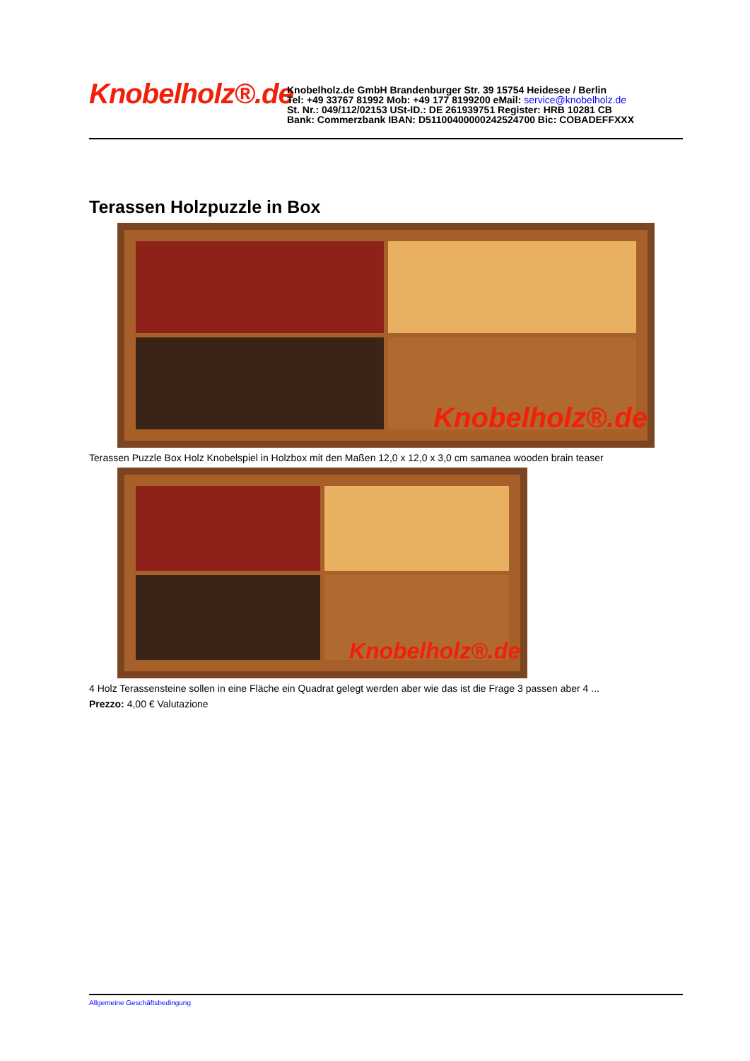Knobelholz®.de
Knobelholz.de GmbH Brandenburger Str. 39 15754 Heidesee / Berlin
Tel: +49 33767 81992 Mob: +49 177 8199200 eMail: service@knobelholz.de
St. Nr.: 049/112/02153 USt-ID.: DE 261939751 Register: HRB 10281 CB
Bank: Commerzbank IBAN: D51100400000242524700 Bic: COBADEFFXXX
Terassen Holzpuzzle in Box
Knobelholz®.de
Terassen Puzzle Box Holz Knobelspiel in Holzbox mit den Maßen 12,0 x 12,0 x 3,0 cm samanea wooden brain teaser
Knobelholz®.de
4 Holz Terassensteine sollen in eine Fläche ein Quadrat gelegt werden aber wie das ist die Frage 3 passen aber 4 ...
Prezzo: 4,00 € Valutazione
Allgemeine Geschäftsbedingung